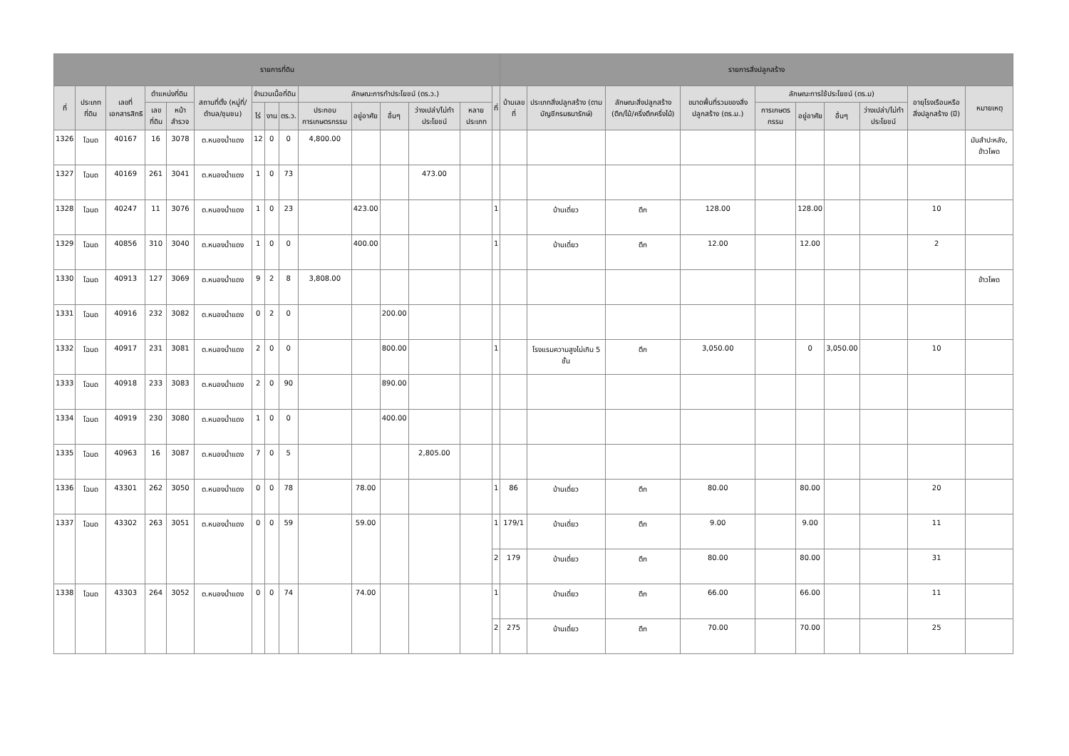| รายการที่ดิน | | | | | | | | | | | | | | | รายการสิ่งปลูกสร้าง | | | | | | | | | |
| --- | --- | --- | --- | --- | --- | --- | --- | --- | --- | --- | --- | --- | --- | --- | --- | --- | --- | --- | --- | --- | --- | --- | --- | --- |
| ที่ | ประเภทที่ดิน | เลขที่เอกสารสิทธิ | ตำแหน่งที่ดิน | | สถานที่ตั้ง (หมู่ที่/ตำบล/ชุมชน) | จำนวนเนื้อที่ดิน | | | ลักษณะการทำประโยชน์ (ตร.ว.) | | | | | ที่ | บ้านเลขที่ | ประเภทสิ่งปลูกสร้าง (ตามบัญชีกรมธนารักษ์) | ลักษณะสิ่งปลูกสร้าง (ตึก/ไม้/ครึ่งตึกครึ่งไม้) | ขนาดพื้นที่รวมของสิ่งปลูกสร้าง (ตร.ม.) | ลักษณะการใช้ประโยชน์ (ตร.ม) | | | | อายุโรงเรือนหรือสิ่งปลูกสร้าง (ปี) | หมายเหตุ |
| | | | เลขที่ดิน | หน้าสำรวจ | | ไร่ | งาน | ตร.ว. | ประกอบการเกษตรกรรม | อยู่อาศัย | อื่นๆ | ว่างเปล่า/ไม่ทำประโยชน์ | หลายประเภท | | | | | | การเกษตรกรรม | อยู่อาศัย | อื่นๆ | ว่างเปล่า/ไม่ทำประโยชน์ | | |
| 1326 | โฉนด | 40167 | 16 | 3078 | ต.หนองน้ำแดง | 12 | 0 | 0 | 4,800.00 | | | | | | | | | | | | | | | มันสำปะหลัง, ข้าวโพด |
| 1327 | โฉนด | 40169 | 261 | 3041 | ต.หนองน้ำแดง | 1 | 0 | 73 | | | | 473.00 | | | | | | | | | | | | |
| 1328 | โฉนด | 40247 | 11 | 3076 | ต.หนองน้ำแดง | 1 | 0 | 23 | | 423.00 | | | | 1 | | บ้านเดี่ยว | ตึก | 128.00 | | 128.00 | | | 10 | |
| 1329 | โฉนด | 40856 | 310 | 3040 | ต.หนองน้ำแดง | 1 | 0 | 0 | | 400.00 | | | | 1 | | บ้านเดี่ยว | ตึก | 12.00 | | 12.00 | | | 2 | |
| 1330 | โฉนด | 40913 | 127 | 3069 | ต.หนองน้ำแดง | 9 | 2 | 8 | 3,808.00 | | | | | | | | | | | | | | | ข้าวโพด |
| 1331 | โฉนด | 40916 | 232 | 3082 | ต.หนองน้ำแดง | 0 | 2 | 0 | | | 200.00 | | | | | | | | | | | | | |
| 1332 | โฉนด | 40917 | 231 | 3081 | ต.หนองน้ำแดง | 2 | 0 | 0 | | | 800.00 | | | 1 | | โรงแรมความสูงไม่เกิน 5 ชั้น | ตึก | 3,050.00 | | 0 | 3,050.00 | | 10 | |
| 1333 | โฉนด | 40918 | 233 | 3083 | ต.หนองน้ำแดง | 2 | 0 | 90 | | | 890.00 | | | | | | | | | | | | | |
| 1334 | โฉนด | 40919 | 230 | 3080 | ต.หนองน้ำแดง | 1 | 0 | 0 | | | 400.00 | | | | | | | | | | | | | |
| 1335 | โฉนด | 40963 | 16 | 3087 | ต.หนองน้ำแดง | 7 | 0 | 5 | | | | 2,805.00 | | | | | | | | | | | | |
| 1336 | โฉนด | 43301 | 262 | 3050 | ต.หนองน้ำแดง | 0 | 0 | 78 | | 78.00 | | | | 1 | 86 | บ้านเดี่ยว | ตึก | 80.00 | | 80.00 | | | 20 | |
| 1337 | โฉนด | 43302 | 263 | 3051 | ต.หนองน้ำแดง | 0 | 0 | 59 | | 59.00 | | | | 1 | 179/1 | บ้านเดี่ยว | ตึก | 9.00 | | 9.00 | | | 11 | |
| | | | | | | | | | | | | | | 2 | 179 | บ้านเดี่ยว | ตึก | 80.00 | | 80.00 | | | 31 | |
| 1338 | โฉนด | 43303 | 264 | 3052 | ต.หนองน้ำแดง | 0 | 0 | 74 | | 74.00 | | | | 1 | | บ้านเดี่ยว | ตึก | 66.00 | | 66.00 | | | 11 | |
| | | | | | | | | | | | | | | 2 | 275 | บ้านเดี่ยว | ตึก | 70.00 | | 70.00 | | | 25 | |